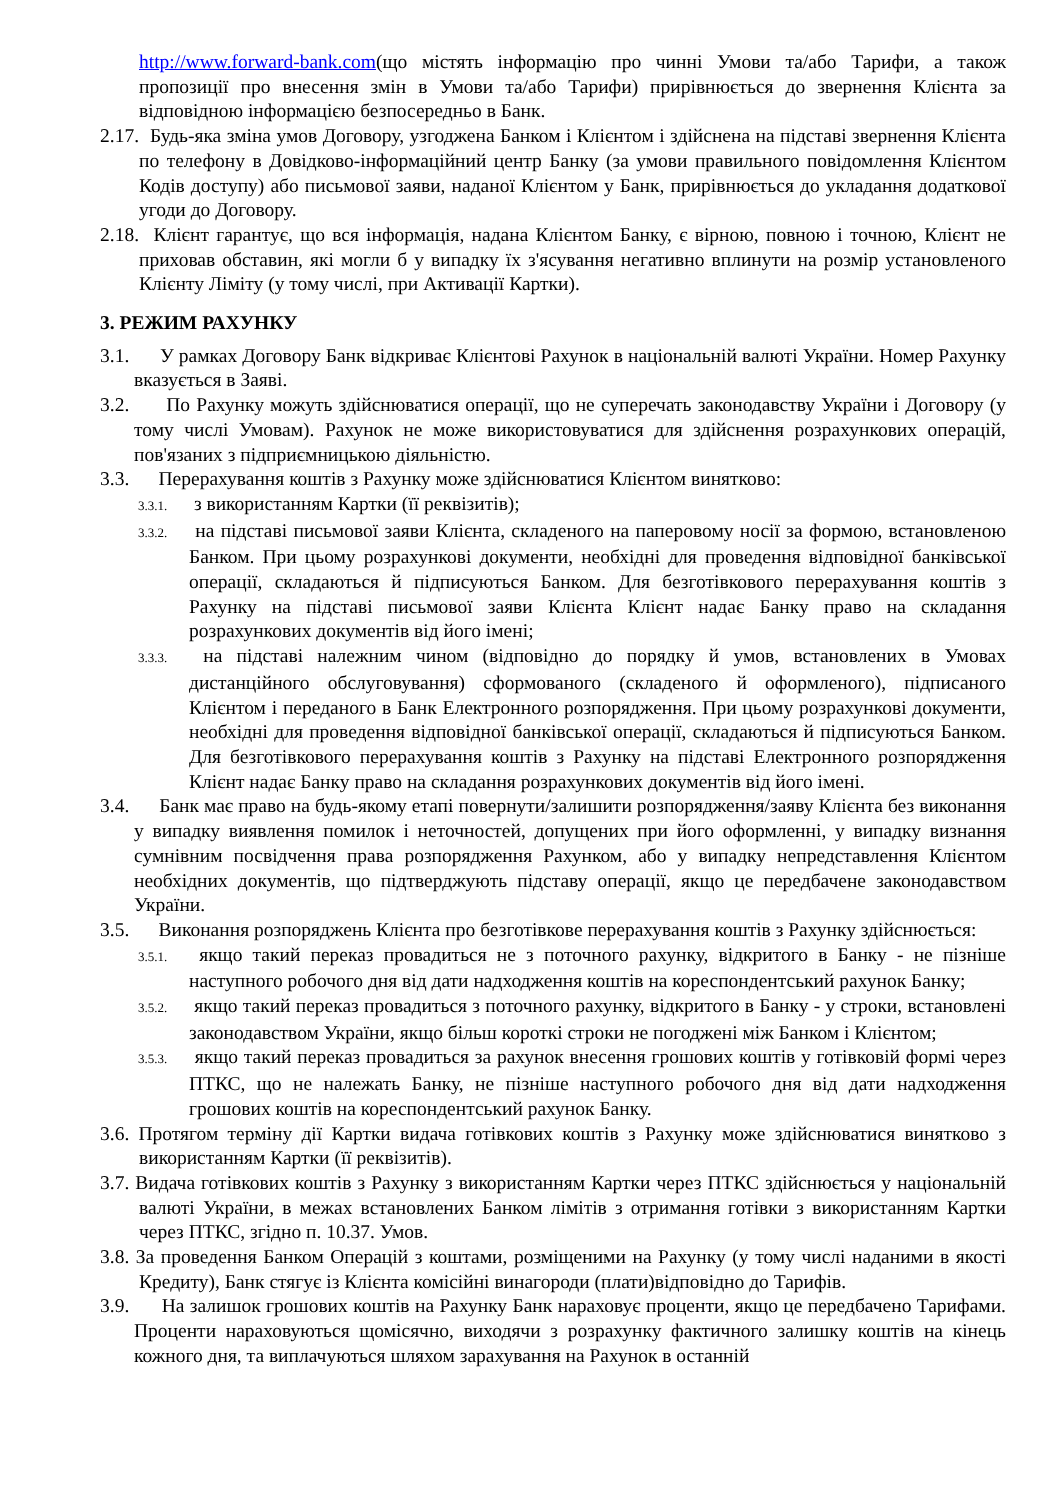http://www.forward-bank.com(що містять інформацію про чинні Умови та/або Тарифи, а також пропозиції про внесення змін в Умови та/або Тарифи) прирівнюється до звернення Клієнта за відповідною інформацією безпосередньо в Банк.
2.17. Будь-яка зміна умов Договору, узгоджена Банком і Клієнтом і здійснена на підставі звернення Клієнта по телефону в Довідково-інформаційний центр Банку (за умови правильного повідомлення Клієнтом Кодів доступу) або письмової заяви, наданої Клієнтом у Банк, прирівнюється до укладання додаткової угоди до Договору.
2.18. Клієнт гарантує, що вся інформація, надана Клієнтом Банку, є вірною, повною і точною, Клієнт не приховав обставин, які могли б у випадку їх з'ясування негативно вплинути на розмір установленого Клієнту Ліміту (у тому числі, при Активації Картки).
3. РЕЖИМ РАХУНКУ
3.1. У рамках Договору Банк відкриває Клієнтові Рахунок в національній валюті України. Номер Рахунку вказується в Заяві.
3.2. По Рахунку можуть здійснюватися операції, що не суперечать законодавству України і Договору (у тому числі Умовам). Рахунок не може використовуватися для здійснення розрахункових операцій, пов'язаних з підприємницькою діяльністю.
3.3. Перерахування коштів з Рахунку може здійснюватися Клієнтом винятково:
3.3.1. з використанням Картки (її реквізитів);
3.3.2. на підставі письмової заяви Клієнта, складеного на паперовому носії за формою, встановленою Банком. При цьому розрахункові документи, необхідні для проведення відповідної банківської операції, складаються й підписуються Банком. Для безготівкового перерахування коштів з Рахунку на підставі письмової заяви Клієнта Клієнт надає Банку право на складання розрахункових документів від його імені;
3.3.3. на підставі належним чином (відповідно до порядку й умов, встановлених в Умовах дистанційного обслуговування) сформованого (складеного й оформленого), підписаного Клієнтом і переданого в Банк Електронного розпорядження. При цьому розрахункові документи, необхідні для проведення відповідної банківської операції, складаються й підписуються Банком. Для безготівкового перерахування коштів з Рахунку на підставі Електронного розпорядження Клієнт надає Банку право на складання розрахункових документів від його імені.
3.4. Банк має право на будь-якому етапі повернути/залишити розпорядження/заяву Клієнта без виконання у випадку виявлення помилок і неточностей, допущених при його оформленні, у випадку визнання сумнівним посвідчення права розпорядження Рахунком, або у випадку непредставлення Клієнтом необхідних документів, що підтверджують підставу операції, якщо це передбачене законодавством України.
3.5. Виконання розпоряджень Клієнта про безготівкове перерахування коштів з Рахунку здійснюється:
3.5.1. якщо такий переказ провадиться не з поточного рахунку, відкритого в Банку - не пізніше наступного робочого дня від дати надходження коштів на кореспондентський рахунок Банку;
3.5.2. якщо такий переказ провадиться з поточного рахунку, відкритого в Банку - у строки, встановлені законодавством України, якщо більш короткі строки не погоджені між Банком і Клієнтом;
3.5.3. якщо такий переказ провадиться за рахунок внесення грошових коштів у готівковій формі через ПТКС, що не належать Банку, не пізніше наступного робочого дня від дати надходження грошових коштів на кореспондентський рахунок Банку.
3.6. Протягом терміну дії Картки видача готівкових коштів з Рахунку може здійснюватися винятково з використанням Картки (її реквізитів).
3.7. Видача готівкових коштів з Рахунку з використанням Картки через ПТКС здійснюється у національній валюті України, в межах встановлених Банком лімітів з отримання готівки з використанням Картки через ПТКС, згідно п. 10.37. Умов.
3.8. За проведення Банком Операцій з коштами, розміщеними на Рахунку (у тому числі наданими в якості Кредиту), Банк стягує із Клієнта комісійні винагороди (плати)відповідно до Тарифів.
3.9. На залишок грошових коштів на Рахунку Банк нараховує проценти, якщо це передбачено Тарифами. Проценти нараховуються щомісячно, виходячи з розрахунку фактичного залишку коштів на кінець кожного дня, та виплачуються шляхом зарахування на Рахунок в останній